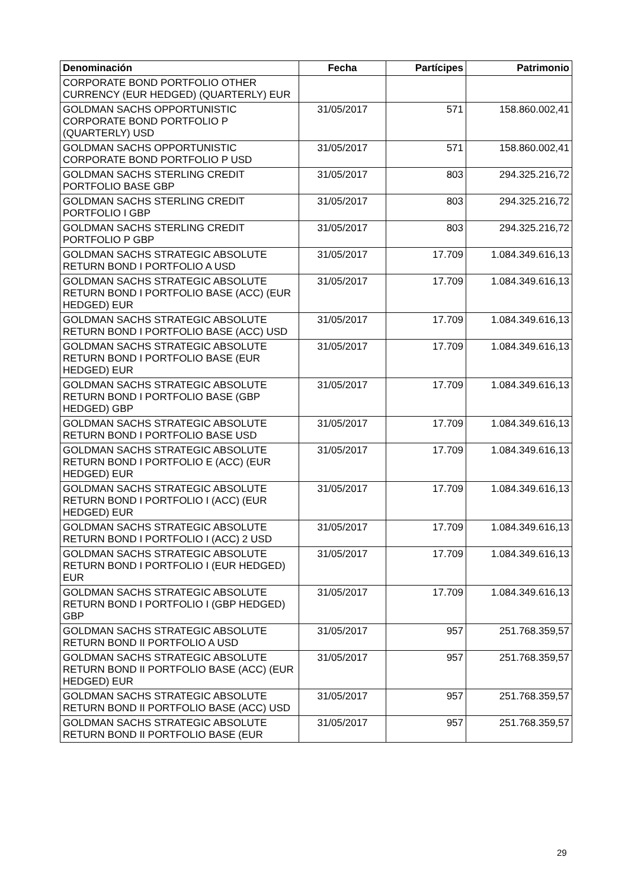| Denominación | Fecha | Partícipes | Patrimonio |
| --- | --- | --- | --- |
| CORPORATE BOND PORTFOLIO OTHER CURRENCY (EUR HEDGED) (QUARTERLY) EUR | | | |
| GOLDMAN SACHS OPPORTUNISTIC CORPORATE BOND PORTFOLIO P (QUARTERLY) USD | 31/05/2017 | 571 | 158.860.002,41 |
| GOLDMAN SACHS OPPORTUNISTIC CORPORATE BOND PORTFOLIO P USD | 31/05/2017 | 571 | 158.860.002,41 |
| GOLDMAN SACHS STERLING CREDIT PORTFOLIO BASE GBP | 31/05/2017 | 803 | 294.325.216,72 |
| GOLDMAN SACHS STERLING CREDIT PORTFOLIO I GBP | 31/05/2017 | 803 | 294.325.216,72 |
| GOLDMAN SACHS STERLING CREDIT PORTFOLIO P GBP | 31/05/2017 | 803 | 294.325.216,72 |
| GOLDMAN SACHS STRATEGIC ABSOLUTE RETURN BOND I PORTFOLIO A USD | 31/05/2017 | 17.709 | 1.084.349.616,13 |
| GOLDMAN SACHS STRATEGIC ABSOLUTE RETURN BOND I PORTFOLIO BASE (ACC) (EUR HEDGED) EUR | 31/05/2017 | 17.709 | 1.084.349.616,13 |
| GOLDMAN SACHS STRATEGIC ABSOLUTE RETURN BOND I PORTFOLIO BASE (ACC) USD | 31/05/2017 | 17.709 | 1.084.349.616,13 |
| GOLDMAN SACHS STRATEGIC ABSOLUTE RETURN BOND I PORTFOLIO BASE (EUR HEDGED) EUR | 31/05/2017 | 17.709 | 1.084.349.616,13 |
| GOLDMAN SACHS STRATEGIC ABSOLUTE RETURN BOND I PORTFOLIO BASE (GBP HEDGED) GBP | 31/05/2017 | 17.709 | 1.084.349.616,13 |
| GOLDMAN SACHS STRATEGIC ABSOLUTE RETURN BOND I PORTFOLIO BASE USD | 31/05/2017 | 17.709 | 1.084.349.616,13 |
| GOLDMAN SACHS STRATEGIC ABSOLUTE RETURN BOND I PORTFOLIO E (ACC) (EUR HEDGED) EUR | 31/05/2017 | 17.709 | 1.084.349.616,13 |
| GOLDMAN SACHS STRATEGIC ABSOLUTE RETURN BOND I PORTFOLIO I (ACC) (EUR HEDGED) EUR | 31/05/2017 | 17.709 | 1.084.349.616,13 |
| GOLDMAN SACHS STRATEGIC ABSOLUTE RETURN BOND I PORTFOLIO I (ACC) 2 USD | 31/05/2017 | 17.709 | 1.084.349.616,13 |
| GOLDMAN SACHS STRATEGIC ABSOLUTE RETURN BOND I PORTFOLIO I (EUR HEDGED) EUR | 31/05/2017 | 17.709 | 1.084.349.616,13 |
| GOLDMAN SACHS STRATEGIC ABSOLUTE RETURN BOND I PORTFOLIO I (GBP HEDGED) GBP | 31/05/2017 | 17.709 | 1.084.349.616,13 |
| GOLDMAN SACHS STRATEGIC ABSOLUTE RETURN BOND II PORTFOLIO A USD | 31/05/2017 | 957 | 251.768.359,57 |
| GOLDMAN SACHS STRATEGIC ABSOLUTE RETURN BOND II PORTFOLIO BASE (ACC) (EUR HEDGED) EUR | 31/05/2017 | 957 | 251.768.359,57 |
| GOLDMAN SACHS STRATEGIC ABSOLUTE RETURN BOND II PORTFOLIO BASE (ACC) USD | 31/05/2017 | 957 | 251.768.359,57 |
| GOLDMAN SACHS STRATEGIC ABSOLUTE RETURN BOND II PORTFOLIO BASE (EUR | 31/05/2017 | 957 | 251.768.359,57 |
29